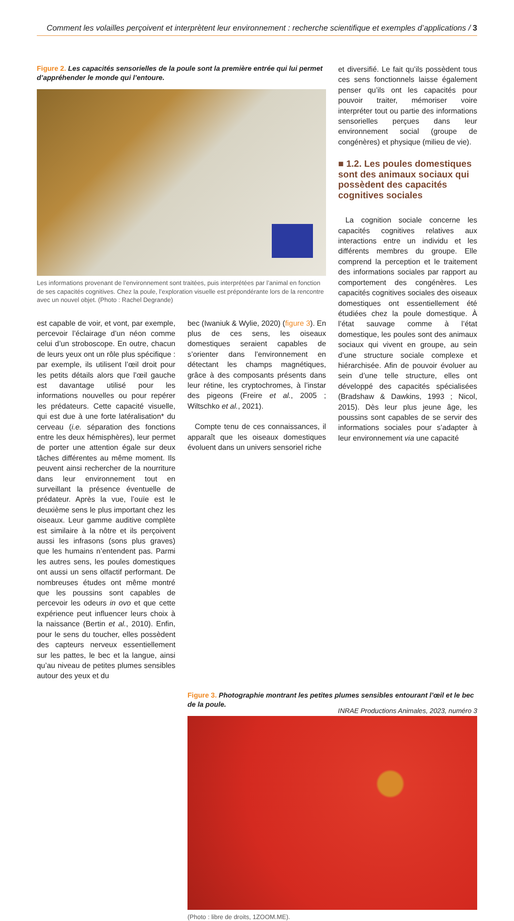Comment les volailles perçoivent et interprètent leur environnement : recherche scientifique et exemples d’applications / 3
Figure 2. Les capacités sensorielles de la poule sont la première entrée qui lui permet d’appréhender le monde qui l’entoure.
Les informations provenant de l’environnement sont traitées, puis interprétées par l’animal en fonction de ses capacités cognitives. Chez la poule, l’exploration visuelle est prépondérante lors de la rencontre avec un nouvel objet. (Photo : Rachel Degrande)
est capable de voir, et vont, par exemple, percevoir l’éclairage d’un néon comme celui d’un stroboscope. En outre, chacun de leurs yeux ont un rôle plus spécifique : par exemple, ils utilisent l’œil droit pour les petits détails alors que l’œil gauche est davantage utilisé pour les informations nouvelles ou pour repérer les prédateurs. Cette capacité visuelle, qui est due à une forte latéralisation* du cerveau (i.e. séparation des fonctions entre les deux hémisphères), leur permet de porter une attention égale sur deux tâches différentes au même moment. Ils peuvent ainsi rechercher de la nourriture dans leur environnement tout en surveillant la présence éventuelle de prédateur. Après la vue, l’ouïe est le deuxième sens le plus important chez les oiseaux. Leur gamme auditive complète est similaire à la nôtre et ils perçoivent aussi les infrasons (sons plus graves) que les humains n’entendent pas. Parmi les autres sens, les poules domestiques ont aussi un sens olfactif performant. De nombreuses études ont même montré que les poussins sont capables de percevoir les odeurs in ovo et que cette expérience peut influencer leurs choix à la naissance (Bertin et al., 2010). Enfin, pour le sens du toucher, elles possèdent des capteurs nerveux essentiellement sur les pattes, le bec et la langue, ainsi qu’au niveau de petites plumes sensibles autour des yeux et du
bec (Iwaniuk & Wylie, 2020) (figure 3). En plus de ces sens, les oiseaux domestiques seraient capables de s’orienter dans l’environnement en détectant les champs magnétiques, grâce à des composants présents dans leur rétine, les cryptochromes, à l’instar des pigeons (Freire et al., 2005 ; Wiltschko et al., 2021).
Compte tenu de ces connaissances, il apparaît que les oiseaux domestiques évoluent dans un univers sensoriel riche
et diversifié. Le fait qu’ils possèdent tous ces sens fonctionnels laisse également penser qu’ils ont les capacités pour pouvoir traiter, mémoriser voire interpréter tout ou partie des informations sensorielles perçues dans leur environnement social (groupe de congénères) et physique (milieu de vie).
■ 1.2. Les poules domestiques sont des animaux sociaux qui possèdent des capacités cognitives sociales
La cognition sociale concerne les capacités cognitives relatives aux interactions entre un individu et les différents membres du groupe. Elle comprend la perception et le traitement des informations sociales par rapport au comportement des congénères. Les capacités cognitives sociales des oiseaux domestiques ont essentiellement été étudiées chez la poule domestique. À l’état sauvage comme à l’état domestique, les poules sont des animaux sociaux qui vivent en groupe, au sein d’une structure sociale complexe et hiérarchisée. Afin de pouvoir évoluer au sein d’une telle structure, elles ont développé des capacités spécialisées (Bradshaw & Dawkins, 1993 ; Nicol, 2015). Dès leur plus jeune âge, les poussins sont capables de se servir des informations sociales pour s’adapter à leur environnement via une capacité
Figure 3. Photographie montrant les petites plumes sensibles entourant l’œil et le bec de la poule.
(Photo : libre de droits, 1ZOOM.ME).
INRAE Productions Animales, 2023, numéro 3